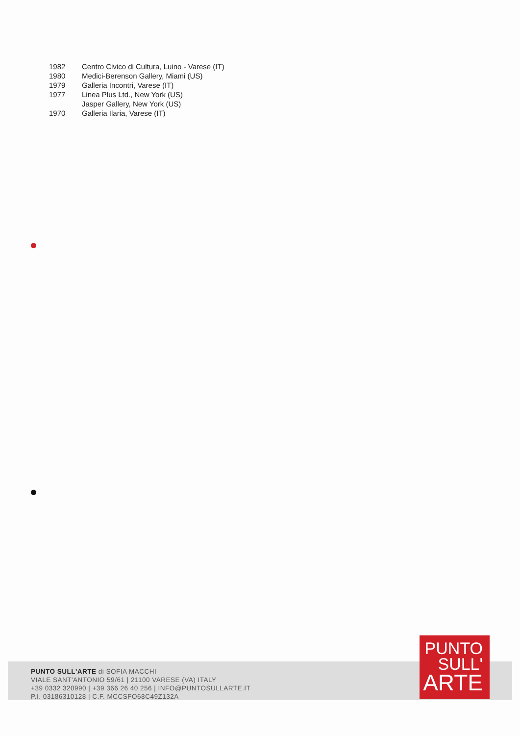| 1982 | Centro Civico di Cultura, Luino - Varese (IT) |
| 1980 | Medici-Berenson Gallery, Miami (US) |
| 1979 | Galleria Incontri, Varese (IT) |
| 1977 | Linea Plus Ltd., New York (US) |
| | Jasper Gallery, New York (US) |
| 1970 | Galleria Ilaria, Varese (IT) |
PUNTO SULL'ARTE di SOFIA MACCHI
VIALE SANT'ANTONIO 59/61 | 21100 VARESE (VA) ITALY
+39 0332 320990 | +39 366 26 40 256 | INFO@PUNTOSULLARTE.IT
P.I. 03186310128 | C.F. MCCSFO68C49Z132A
PUNTO
SULL'
ARTE